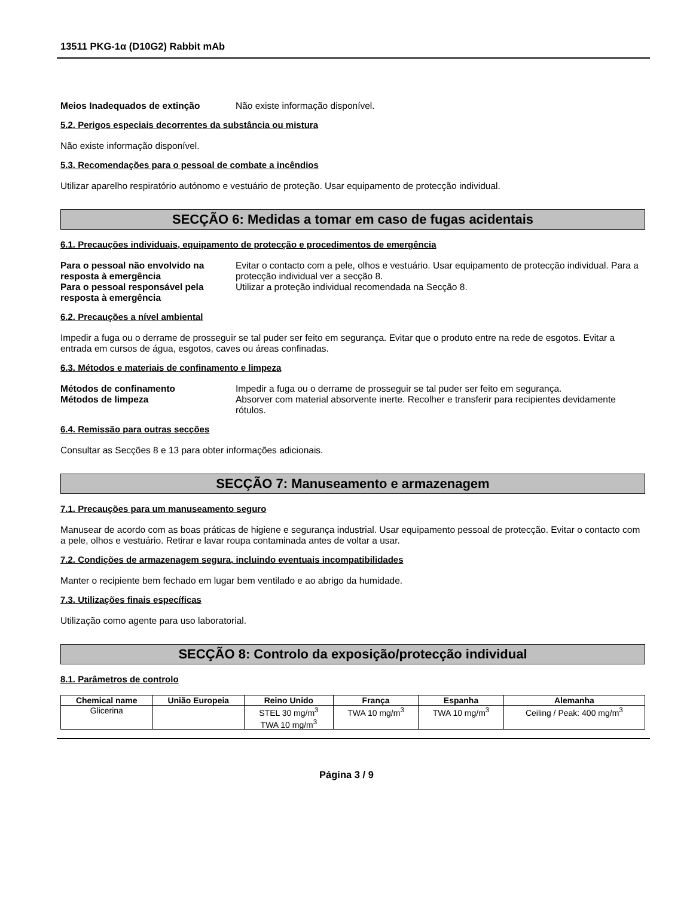13511 PKG-1α (D10G2) Rabbit mAb
Meios Inadequados de extinção Não existe informação disponível.
5.2. Perigos especiais decorrentes da substância ou mistura
Não existe informação disponível.
5.3. Recomendações para o pessoal de combate a incêndios
Utilizar aparelho respiratório autónomo e vestuário de proteção. Usar equipamento de protecção individual.
SECÇÃO 6: Medidas a tomar em caso de fugas acidentais
6.1. Precauções individuais, equipamento de protecção e procedimentos de emergência
Para o pessoal não envolvido na resposta à emergência Evitar o contacto com a pele, olhos e vestuário. Usar equipamento de protecção individual. Para a protecção individual ver a secção 8.
Para o pessoal responsável pela resposta à emergência Utilizar a proteção individual recomendada na Secção 8.
6.2. Precauções a nível ambiental
Impedir a fuga ou o derrame de prosseguir se tal puder ser feito em segurança. Evitar que o produto entre na rede de esgotos. Evitar a entrada em cursos de água, esgotos, caves ou áreas confinadas.
6.3. Métodos e materiais de confinamento e limpeza
Métodos de confinamento Impedir a fuga ou o derrame de prosseguir se tal puder ser feito em segurança.
Métodos de limpeza Absorver com material absorvente inerte. Recolher e transferir para recipientes devidamente rótulos.
6.4. Remissão para outras secções
Consultar as Secções 8 e 13 para obter informações adicionais.
SECÇÃO 7: Manuseamento e armazenagem
7.1. Precauções para um manuseamento seguro
Manusear de acordo com as boas práticas de higiene e segurança industrial. Usar equipamento pessoal de protecção. Evitar o contacto com a pele, olhos e vestuário. Retirar e lavar roupa contaminada antes de voltar a usar.
7.2. Condições de armazenagem segura, incluindo eventuais incompatibilidades
Manter o recipiente bem fechado em lugar bem ventilado e ao abrigo da humidade.
7.3. Utilizações finais específicas
Utilização como agente para uso laboratorial.
SECÇÃO 8: Controlo da exposição/protecção individual
8.1. Parâmetros de controlo
| Chemical name | União Europeia | Reino Unido | França | Espanha | Alemanha |
| --- | --- | --- | --- | --- | --- |
| Glicerina | | STEL 30 mg/m<sup>3</sup> TWA 10 mg/m<sup>3</sup> | TWA 10 mg/m<sup>3</sup> | TWA 10 mg/m<sup>3</sup> | Ceiling / Peak: 400 mg/m<sup>3</sup> |
Página 3 / 9